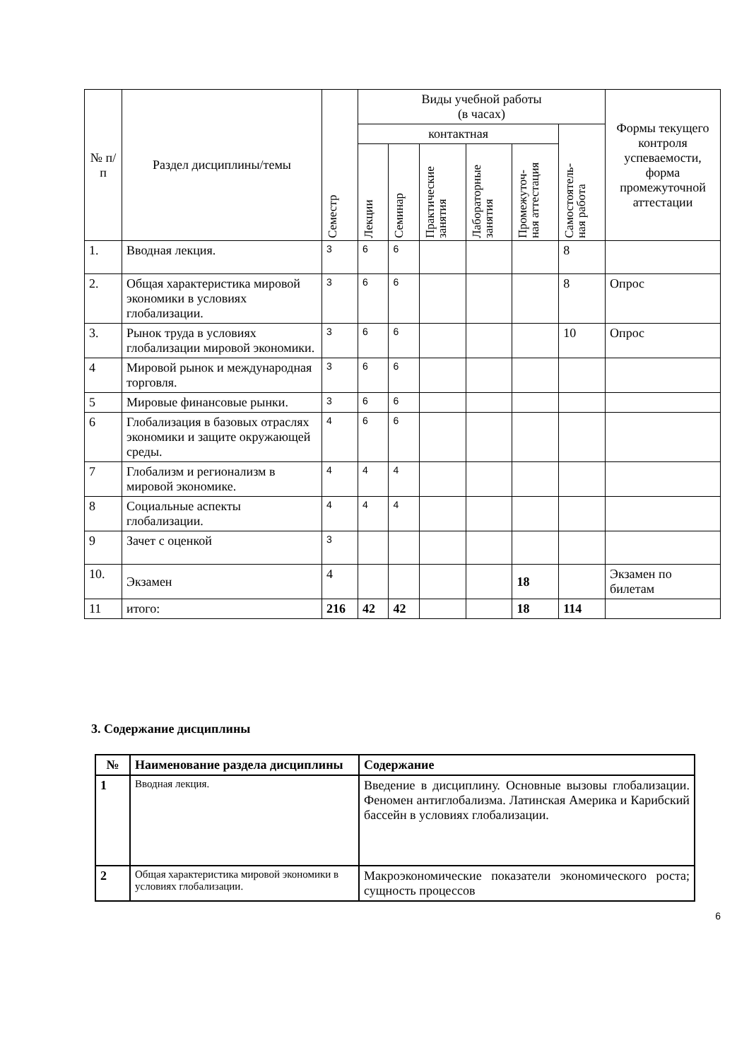| № п/п | Раздел дисциплины/темы | Семестр | Виды учебной работы (в часах) | | | | | | Формы текущего контроля успеваемости, форма промежуточной аттестации |
| --- | --- | --- | --- | --- | --- | --- | --- | --- | --- |
| | | | контактная | | | | | Самостоятель- ная работа | |
| | | | Лекции | Семинар | Практические занятия | Лабораторные занятия | Промежуточ- ная аттестация | | |
| 1. | Вводная лекция. | 3 | 6 | 6 | | | | 8 | |
| 2. | Общая характеристика мировой экономики в условиях глобализации. | 3 | 6 | 6 | | | | 8 | Опрос |
| 3. | Рынок труда в условиях глобализации мировой экономики. | 3 | 6 | 6 | | | | 10 | Опрос |
| 4 | Мировой рынок и международная торговля. | 3 | 6 | 6 | | | | | |
| 5 | Мировые финансовые рынки. | 3 | 6 | 6 | | | | | |
| 6 | Глобализация в базовых отраслях экономики и защите окружающей среды. | 4 | 6 | 6 | | | | | |
| 7 | Глобализм и регионализм в мировой экономике. | 4 | 4 | 4 | | | | | |
| 8 | Социальные аспекты глобализации. | 4 | 4 | 4 | | | | | |
| 9 | Зачет с оценкой | 3 | | | | | | | |
| 10. | Экзамен | 4 | | | | | 18 | | Экзамен по билетам |
| 11 | итого: | 216 | 42 | 42 | | | 18 | 114 | |
3. Содержание дисциплины
| № | Наименование раздела дисциплины | Содержание |
| --- | --- | --- |
| 1 | Вводная лекция. | Введение в дисциплину. Основные вызовы глобализации. Феномен антиглобализма. Латинская Америка и Карибский бассейн в условиях глобализации. |
| 2 | Общая характеристика мировой экономики в условиях глобализации. | Макроэкономические показатели экономического роста; сущность процессов |
6